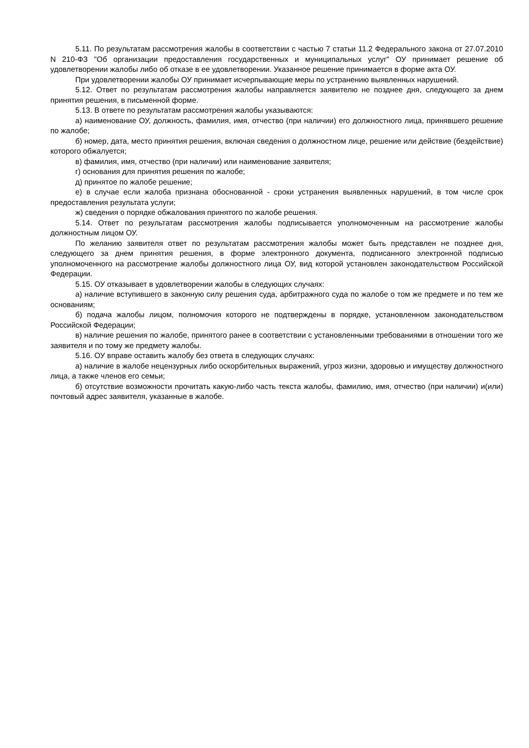5.11. По результатам рассмотрения жалобы в соответствии с частью 7 статьи 11.2 Федерального закона от 27.07.2010 N 210-ФЗ "Об организации предоставления государственных и муниципальных услуг" ОУ принимает решение об удовлетворении жалобы либо об отказе в ее удовлетворении. Указанное решение принимается в форме акта ОУ.
При удовлетворении жалобы ОУ принимает исчерпывающие меры по устранению выявленных нарушений.
5.12. Ответ по результатам рассмотрения жалобы направляется заявителю не позднее дня, следующего за днем принятия решения, в письменной форме.
5.13. В ответе по результатам рассмотрения жалобы указываются:
а) наименование ОУ, должность, фамилия, имя, отчество (при наличии) его должностного лица, принявшего решение по жалобе;
б) номер, дата, место принятия решения, включая сведения о должностном лице, решение или действие (бездействие) которого обжалуется;
в) фамилия, имя, отчество (при наличии) или наименование заявителя;
г) основания для принятия решения по жалобе;
д) принятое по жалобе решение;
е) в случае если жалоба признана обоснованной - сроки устранения выявленных нарушений, в том числе срок предоставления результата услуги;
ж) сведения о порядке обжалования принятого по жалобе решения.
5.14. Ответ по результатам рассмотрения жалобы подписывается уполномоченным на рассмотрение жалобы должностным лицом ОУ.
По желанию заявителя ответ по результатам рассмотрения жалобы может быть представлен не позднее дня, следующего за днем принятия решения, в форме электронного документа, подписанного электронной подписью уполномоченного на рассмотрение жалобы должностного лица ОУ, вид которой установлен законодательством Российской Федерации.
5.15. ОУ отказывает в удовлетворении жалобы в следующих случаях:
а) наличие вступившего в законную силу решения суда, арбитражного суда по жалобе о том же предмете и по тем же основаниям;
б) подача жалобы лицом, полномочия которого не подтверждены в порядке, установленном законодательством Российской Федерации;
в) наличие решения по жалобе, принятого ранее в соответствии с установленными требованиями в отношении того же заявителя и по тому же предмету жалобы.
5.16. ОУ вправе оставить жалобу без ответа в следующих случаях:
а) наличие в жалобе нецензурных либо оскорбительных выражений, угроз жизни, здоровью и имуществу должностного лица, а также членов его семьи;
б) отсутствие возможности прочитать какую-либо часть текста жалобы, фамилию, имя, отчество (при наличии) и(или) почтовый адрес заявителя, указанные в жалобе.